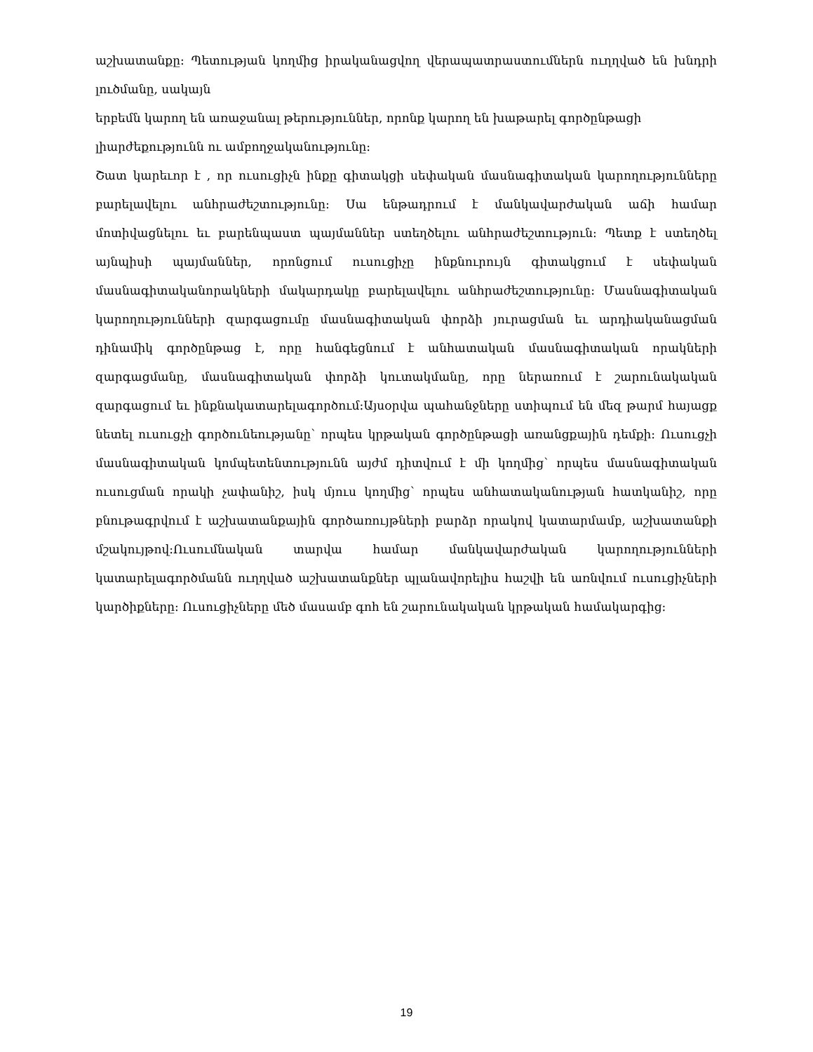աշխատանքը։ Պետության կողմից իրականացվող վերապատրաստումներն ուղղված են խնդրի լուծմանը, սակայն
երբեմն կարող են առաջանալ թերություններ, որոնք կարող են խաթարել գործընթացի լիարժեքությունն ու ամբողջականությունը:
Շատ կարեւոր է , որ ուսուցիչն ինքը գիտակցի սեփական մասնագիտական կարողությունները բարելավելու անհրաժեշտությունը։ Սա ենթադրում է մանկավարժական աճի համար մոտիվացնելու եւ բարենպաստ պայմաններ ստեղծելու անհրաժեշտություն։ Պետք է ստեղծել այնպիսի պայմաններ, որոնցում ուսուցիչը ինքնուրույն գիտակցում է սեփական մասնագիտականորակների մակարդակը բարելավելու անհրաժեշտությունը: Մասնագիտական կարողությունների զարգացումը մասնագիտական փորձի յուրացման եւ արդիականացման դինամիկ գործընթաց է, որը հանգեցնում է անհատական մասնագիտական որակների զարգացմանը, մասնագիտական փորձի կուտակմանը, որը ներառում է շարունակական զարգացում եւ ինքնակատարելագործում:Այսօրվա պահանջները ստիպում են մեզ թարմ հայացք նետել ուսուցչի գործունեությանը՝ որպես կրթական գործընթացի առանցքային դեմքի։ Ուսուցչի մասնագիտական կոմպետենտությունն այժմ դիտվում է մի կողմից՝ որպես մասնագիտական ուսուցման որակի չափանիշ, իսկ մյուս կողմից՝ որպես անհատականության հատկանիշ, որը բնութագրվում է աշխատանքային գործառույթների բարձր որակով կատարմամբ, աշխատանքի մշակույթով:Ուսումնական տարվա համար մանկավարժական կարողությունների կատարելագործմանն ուղղված աշխատանքներ պլանավորելիս հաշվի են առնվում ուսուցիչների կարծիքները։ Ուսուցիչները մեծ մասամբ գոհ են շարունակական կրթական համակարգից։
19